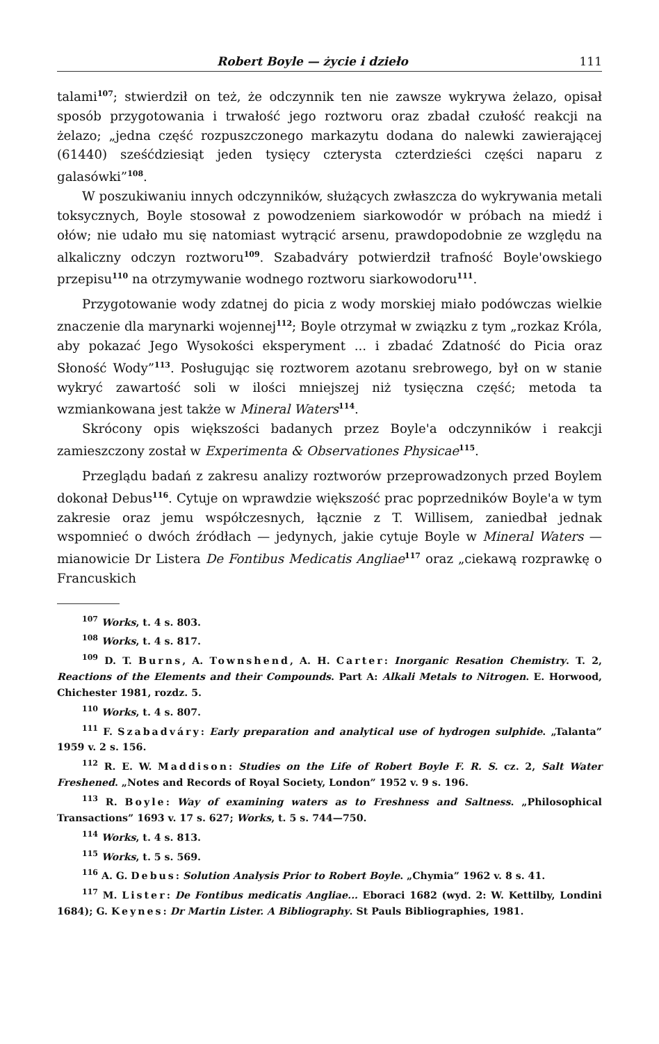Robert Boyle — życie i dzieło 111
talami<sup>107</sup>; stwierdził on też, że odczynnik ten nie zawsze wykrywa żelazo, opisał sposób przygotowania i trwałość jego roztworu oraz zbadał czułość reakcji na żelazo; „jedna część rozpuszczonego markazytu dodana do nalewki zawierającej (61440) sześćdziesiąt jeden tysięcy czterysta czterdzieści części naparu z galasówki”<sup>108</sup>.
W poszukiwaniu innych odczynników, służących zwłaszcza do wykrywania metali toksycznych, Boyle stosował z powodzeniem siarkowodór w próbach na miedź i ołów; nie udało mu się natomiast wytrącić arsenu, prawdopodobnie ze względu na alkaliczny odczyn roztworu<sup>109</sup>. Szabadváry potwierdził trafność Boyle'owskiego przepisu<sup>110</sup> na otrzymywanie wodnego roztworu siarkowodoru<sup>111</sup>.
Przygotowanie wody zdatnej do picia z wody morskiej miało podówczas wielkie znaczenie dla marynarki wojennej<sup>112</sup>; Boyle otrzymał w związku z tym „rozkaz Króla, aby pokazać Jego Wysokości eksperyment ... i zbadać Zdatność do Picia oraz Słoność Wody”<sup>113</sup>. Posługując się roztworem azotanu srebrowego, był on w stanie wykryć zawartość soli w ilości mniejszej niż tysięczna część; metoda ta wzmiankowana jest także w Mineral Waters<sup>114</sup>.
Skrócony opis większości badanych przez Boyle'a odczynników i reakcji zamieszczony został w Experimenta & Observationes Physicae<sup>115</sup>.
Przeglądu badań z zakresu analizy roztworów przeprowadzonych przed Boylem dokonał Debus<sup>116</sup>. Cytuje on wprawdzie większość prac poprzedników Boyle'a w tym zakresie oraz jemu współczesnych, łącznie z T. Willisem, zaniedbał jednak wspomnieć o dwóch źródłach — jedynych, jakie cytuje Boyle w Mineral Waters — mianowicie Dr Listera De Fontibus Medicatis Angliae<sup>117</sup> oraz „ciekawą rozprawkę o Francuskich
<sup>107</sup> Works, t. 4 s. 803.
<sup>108</sup> Works, t. 4 s. 817.
<sup>109</sup> D. T. Burns, A. Townshend, A. H. Carter: Inorganic Resation Chemistry. T. 2, Reactions of the Elements and their Compounds. Part A: Alkali Metals to Nitrogen. E. Horwood, Chichester 1981, rozdz. 5.
<sup>110</sup> Works, t. 4 s. 807.
<sup>111</sup> F. Szabadváry: Early preparation and analytical use of hydrogen sulphide. „Talanta” 1959 v. 2 s. 156.
<sup>112</sup> R. E. W. Maddison: Studies on the Life of Robert Boyle F. R. S. cz. 2, Salt Water Freshened. „Notes and Records of Royal Society, London” 1952 v. 9 s. 196.
<sup>113</sup> R. Boyle: Way of examining waters as to Freshness and Saltness. „Philosophical Transactions” 1693 v. 17 s. 627; Works, t. 5 s. 744—750.
<sup>114</sup> Works, t. 4 s. 813.
<sup>115</sup> Works, t. 5 s. 569.
<sup>116</sup> A. G. Debus: Solution Analysis Prior to Robert Boyle. „Chymia” 1962 v. 8 s. 41.
<sup>117</sup> M. Lister: De Fontibus medicatis Angliae... Eboraci 1682 (wyd. 2: W. Kettilby, Londini 1684); G. Keynes: Dr Martin Lister. A Bibliography. St Pauls Bibliographies, 1981.